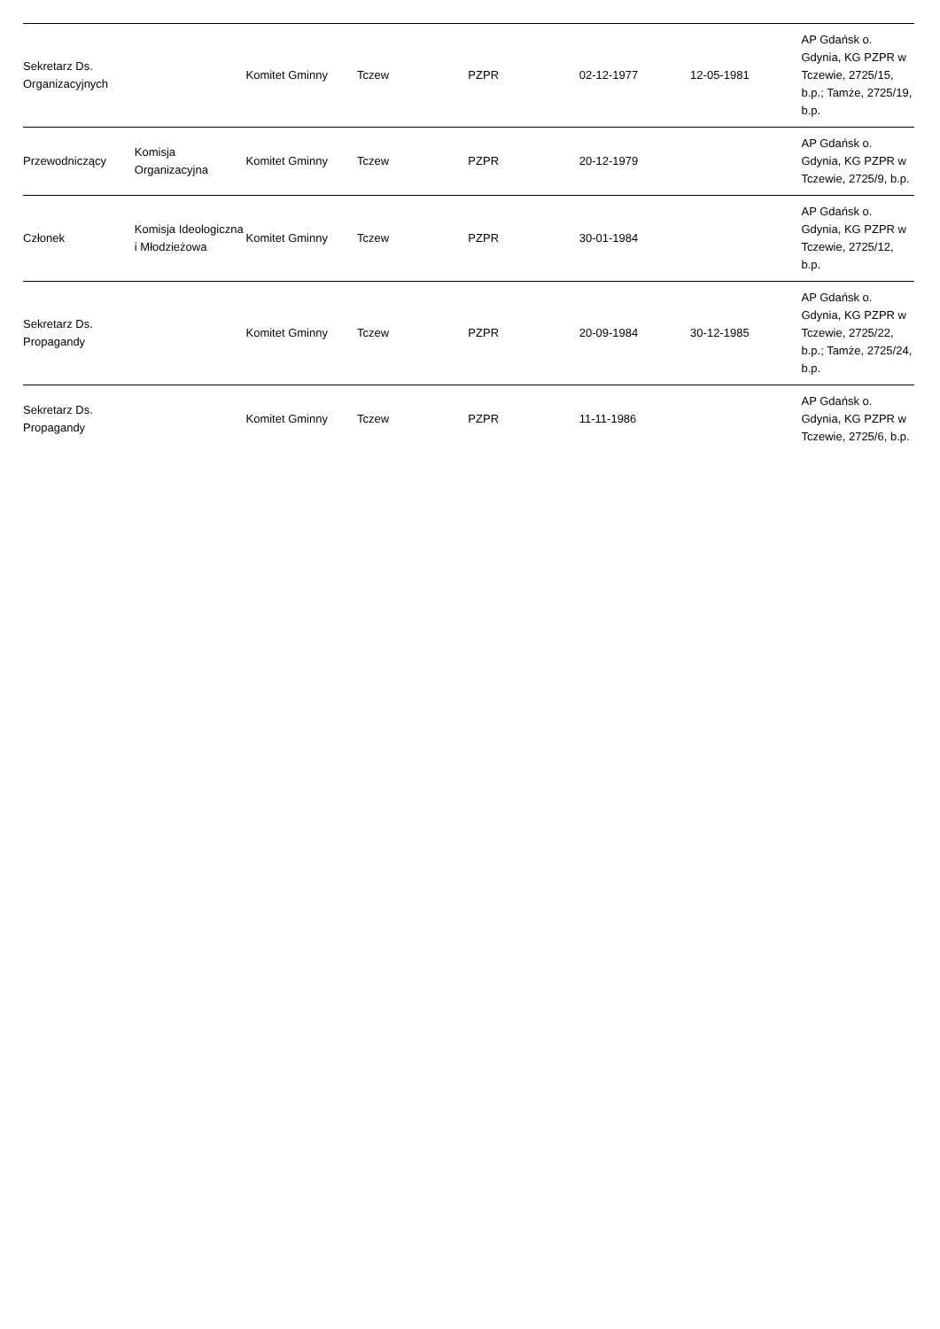| Sekretarz Ds. Organizacyjnych | | Komitet Gminny | Tczew | PZPR | 02-12-1977 | 12-05-1981 | AP Gdańsk o. Gdynia, KG PZPR w Tczewie, 2725/15, b.p.; Tamże, 2725/19, b.p. |
| Przewodniczący | Komisja Organizacyjna | Komitet Gminny | Tczew | PZPR | 20-12-1979 | | AP Gdańsk o. Gdynia, KG PZPR w Tczewie, 2725/9, b.p. |
| Członek | Komisja Ideologiczna i Młodzieżowa | Komitet Gminny | Tczew | PZPR | 30-01-1984 | | AP Gdańsk o. Gdynia, KG PZPR w Tczewie, 2725/12, b.p. |
| Sekretarz Ds. Propagandy | | Komitet Gminny | Tczew | PZPR | 20-09-1984 | 30-12-1985 | AP Gdańsk o. Gdynia, KG PZPR w Tczewie, 2725/22, b.p.; Tamże, 2725/24, b.p. |
| Sekretarz Ds. Propagandy | | Komitet Gminny | Tczew | PZPR | 11-11-1986 | | AP Gdańsk o. Gdynia, KG PZPR w Tczewie, 2725/6, b.p. |